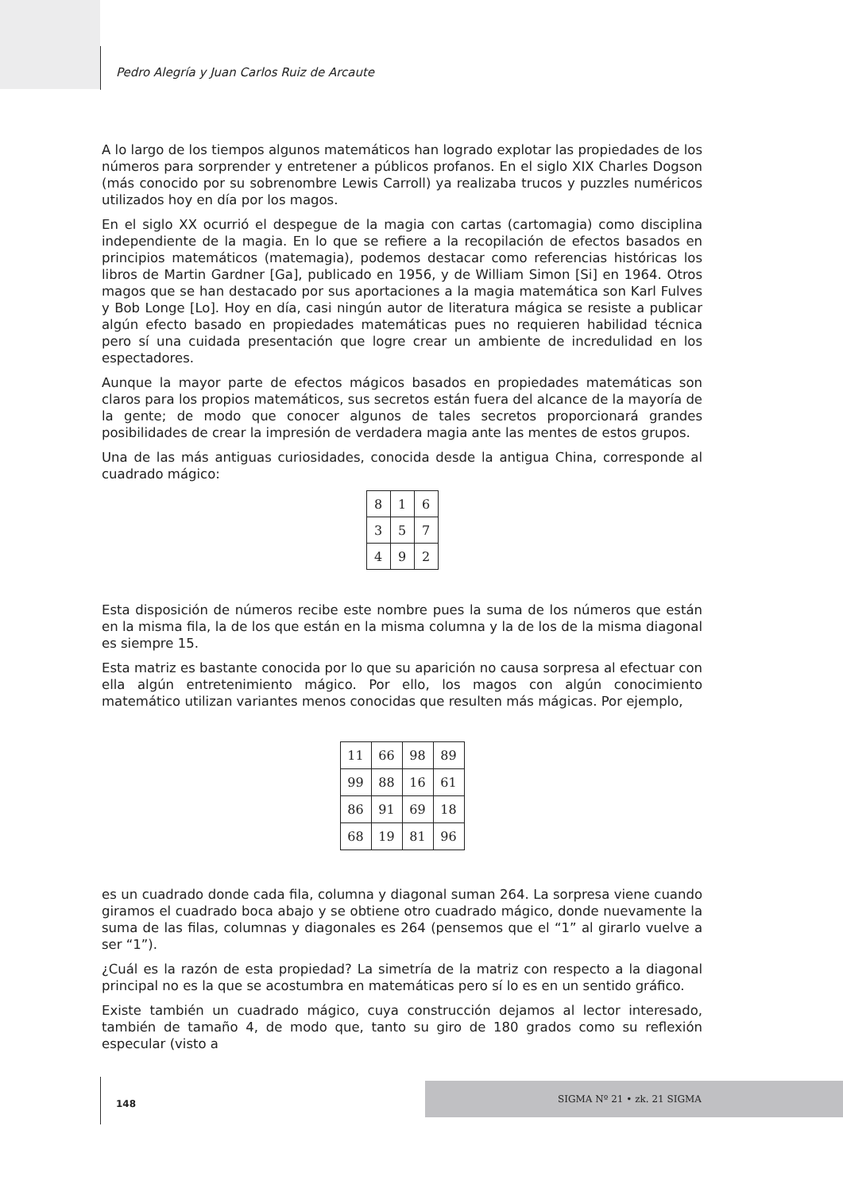Pedro Alegría y Juan Carlos Ruiz de Arcaute
A lo largo de los tiempos algunos matemáticos han logrado explotar las propiedades de los números para sorprender y entretener a públicos profanos. En el siglo XIX Charles Dogson (más conocido por su sobrenombre Lewis Carroll) ya realizaba trucos y puzzles numéricos utilizados hoy en día por los magos.
En el siglo XX ocurrió el despegue de la magia con cartas (cartomagia) como disciplina independiente de la magia. En lo que se refiere a la recopilación de efectos basados en principios matemáticos (matemagia), podemos destacar como referencias históricas los libros de Martin Gardner [Ga], publicado en 1956, y de William Simon [Si] en 1964. Otros magos que se han destacado por sus aportaciones a la magia matemática son Karl Fulves y Bob Longe [Lo]. Hoy en día, casi ningún autor de literatura mágica se resiste a publicar algún efecto basado en propiedades matemáticas pues no requieren habilidad técnica pero sí una cuidada presentación que logre crear un ambiente de incredulidad en los espectadores.
Aunque la mayor parte de efectos mágicos basados en propiedades matemáticas son claros para los propios matemáticos, sus secretos están fuera del alcance de la mayoría de la gente; de modo que conocer algunos de tales secretos proporcionará grandes posibilidades de crear la impresión de verdadera magia ante las mentes de estos grupos.
Una de las más antiguas curiosidades, conocida desde la antigua China, corresponde al cuadrado mágico:
| 8 | 1 | 6 |
| 3 | 5 | 7 |
| 4 | 9 | 2 |
Esta disposición de números recibe este nombre pues la suma de los números que están en la misma fila, la de los que están en la misma columna y la de los de la misma diagonal es siempre 15.
Esta matriz es bastante conocida por lo que su aparición no causa sorpresa al efectuar con ella algún entretenimiento mágico. Por ello, los magos con algún conocimiento matemático utilizan variantes menos conocidas que resulten más mágicas. Por ejemplo,
| 11 | 66 | 98 | 89 |
| 99 | 88 | 16 | 61 |
| 86 | 91 | 69 | 18 |
| 68 | 19 | 81 | 96 |
es un cuadrado donde cada fila, columna y diagonal suman 264. La sorpresa viene cuando giramos el cuadrado boca abajo y se obtiene otro cuadrado mágico, donde nuevamente la suma de las filas, columnas y diagonales es 264 (pensemos que el “1” al girarlo vuelve a ser “1”).
¿Cuál es la razón de esta propiedad? La simetría de la matriz con respecto a la diagonal principal no es la que se acostumbra en matemáticas pero sí lo es en un sentido gráfico.
Existe también un cuadrado mágico, cuya construcción dejamos al lector interesado, también de tamaño 4, de modo que, tanto su giro de 180 grados como su reflexión especular (visto a
148
SIGMA Nº 21 • zk. 21 SIGMA